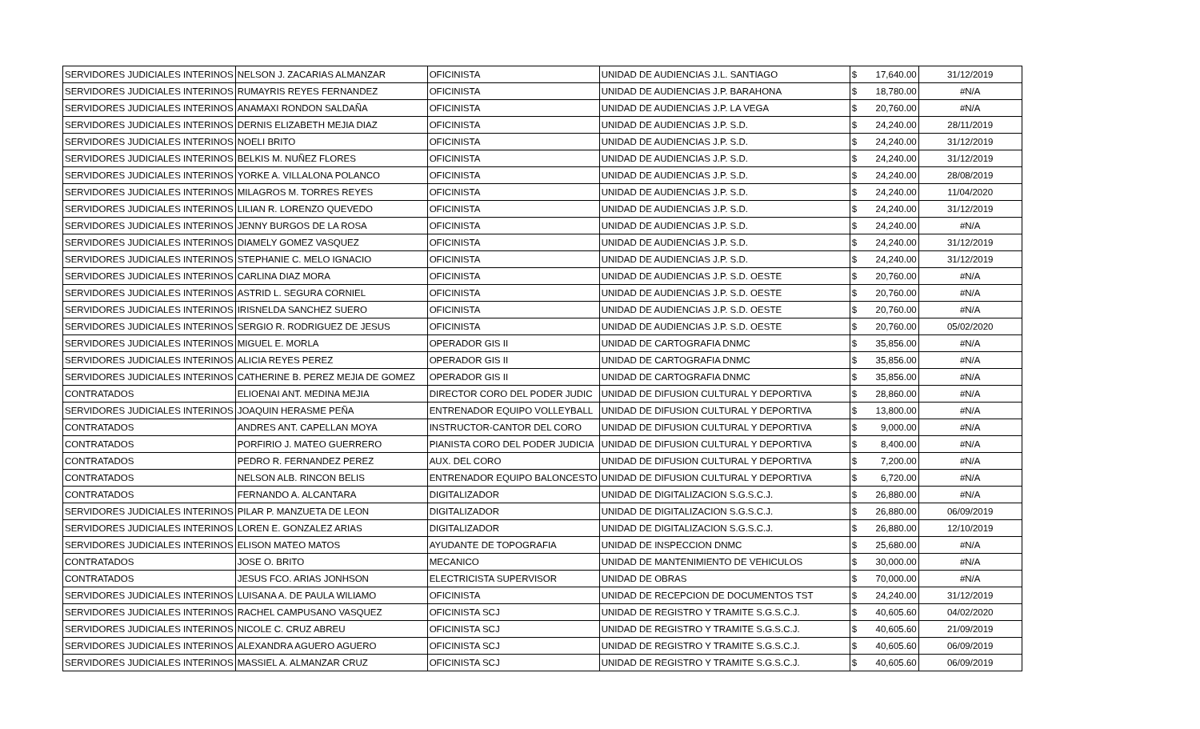| SERVIDORES JUDICIALES INTERINOS | NELSON J. ZACARIAS ALMANZAR | OFICINISTA | UNIDAD DE AUDIENCIAS J.L. SANTIAGO | $ | 17,640.00 | 31/12/2019 |
| SERVIDORES JUDICIALES INTERINOS | RUMAYRIS REYES FERNANDEZ | OFICINISTA | UNIDAD DE AUDIENCIAS J.P. BARAHONA | $ | 18,780.00 | #N/A |
| SERVIDORES JUDICIALES INTERINOS | ANAMAXI RONDON SALDAÑA | OFICINISTA | UNIDAD DE AUDIENCIAS J.P. LA VEGA | $ | 20,760.00 | #N/A |
| SERVIDORES JUDICIALES INTERINOS | DERNIS ELIZABETH MEJIA DIAZ | OFICINISTA | UNIDAD DE AUDIENCIAS J.P. S.D. | $ | 24,240.00 | 28/11/2019 |
| SERVIDORES JUDICIALES INTERINOS | NOELI BRITO | OFICINISTA | UNIDAD DE AUDIENCIAS J.P. S.D. | $ | 24,240.00 | 31/12/2019 |
| SERVIDORES JUDICIALES INTERINOS | BELKIS M. NUÑEZ FLORES | OFICINISTA | UNIDAD DE AUDIENCIAS J.P. S.D. | $ | 24,240.00 | 31/12/2019 |
| SERVIDORES JUDICIALES INTERINOS | YORKE A. VILLALONA POLANCO | OFICINISTA | UNIDAD DE AUDIENCIAS J.P. S.D. | $ | 24,240.00 | 28/08/2019 |
| SERVIDORES JUDICIALES INTERINOS | MILAGROS M. TORRES REYES | OFICINISTA | UNIDAD DE AUDIENCIAS J.P. S.D. | $ | 24,240.00 | 11/04/2020 |
| SERVIDORES JUDICIALES INTERINOS | LILIAN R. LORENZO QUEVEDO | OFICINISTA | UNIDAD DE AUDIENCIAS J.P. S.D. | $ | 24,240.00 | 31/12/2019 |
| SERVIDORES JUDICIALES INTERINOS | JENNY BURGOS DE LA ROSA | OFICINISTA | UNIDAD DE AUDIENCIAS J.P. S.D. | $ | 24,240.00 | #N/A |
| SERVIDORES JUDICIALES INTERINOS | DIAMELY GOMEZ VASQUEZ | OFICINISTA | UNIDAD DE AUDIENCIAS J.P. S.D. | $ | 24,240.00 | 31/12/2019 |
| SERVIDORES JUDICIALES INTERINOS | STEPHANIE C. MELO IGNACIO | OFICINISTA | UNIDAD DE AUDIENCIAS J.P. S.D. | $ | 24,240.00 | 31/12/2019 |
| SERVIDORES JUDICIALES INTERINOS | CARLINA DIAZ MORA | OFICINISTA | UNIDAD DE AUDIENCIAS J.P. S.D. OESTE | $ | 20,760.00 | #N/A |
| SERVIDORES JUDICIALES INTERINOS | ASTRID L. SEGURA CORNIEL | OFICINISTA | UNIDAD DE AUDIENCIAS J.P. S.D. OESTE | $ | 20,760.00 | #N/A |
| SERVIDORES JUDICIALES INTERINOS | IRISNELDA SANCHEZ SUERO | OFICINISTA | UNIDAD DE AUDIENCIAS J.P. S.D. OESTE | $ | 20,760.00 | #N/A |
| SERVIDORES JUDICIALES INTERINOS | SERGIO R. RODRIGUEZ DE JESUS | OFICINISTA | UNIDAD DE AUDIENCIAS J.P. S.D. OESTE | $ | 20,760.00 | 05/02/2020 |
| SERVIDORES JUDICIALES INTERINOS | MIGUEL E. MORLA | OPERADOR GIS II | UNIDAD DE CARTOGRAFIA DNMC | $ | 35,856.00 | #N/A |
| SERVIDORES JUDICIALES INTERINOS | ALICIA REYES PEREZ | OPERADOR GIS II | UNIDAD DE CARTOGRAFIA DNMC | $ | 35,856.00 | #N/A |
| SERVIDORES JUDICIALES INTERINOS | CATHERINE B. PEREZ MEJIA DE GOMEZ | OPERADOR GIS II | UNIDAD DE CARTOGRAFIA DNMC | $ | 35,856.00 | #N/A |
| CONTRATADOS | ELIOENAI ANT. MEDINA MEJIA | DIRECTOR CORO DEL PODER JUDIC | UNIDAD DE DIFUSION CULTURAL Y DEPORTIVA | $ | 28,860.00 | #N/A |
| SERVIDORES JUDICIALES INTERINOS | JOAQUIN HERASME PEÑA | ENTRENADOR EQUIPO VOLLEYBALL | UNIDAD DE DIFUSION CULTURAL Y DEPORTIVA | $ | 13,800.00 | #N/A |
| CONTRATADOS | ANDRES ANT. CAPELLAN MOYA | INSTRUCTOR-CANTOR DEL CORO | UNIDAD DE DIFUSION CULTURAL Y DEPORTIVA | $ | 9,000.00 | #N/A |
| CONTRATADOS | PORFIRIO J. MATEO GUERRERO | PIANISTA CORO DEL PODER JUDICIA | UNIDAD DE DIFUSION CULTURAL Y DEPORTIVA | $ | 8,400.00 | #N/A |
| CONTRATADOS | PEDRO R. FERNANDEZ PEREZ | AUX. DEL CORO | UNIDAD DE DIFUSION CULTURAL Y DEPORTIVA | $ | 7,200.00 | #N/A |
| CONTRATADOS | NELSON ALB. RINCON BELIS | ENTRENADOR EQUIPO BALONCESTO | UNIDAD DE DIFUSION CULTURAL Y DEPORTIVA | $ | 6,720.00 | #N/A |
| CONTRATADOS | FERNANDO A. ALCANTARA | DIGITALIZADOR | UNIDAD DE DIGITALIZACION S.G.S.C.J. | $ | 26,880.00 | #N/A |
| SERVIDORES JUDICIALES INTERINOS | PILAR P. MANZUETA DE LEON | DIGITALIZADOR | UNIDAD DE DIGITALIZACION S.G.S.C.J. | $ | 26,880.00 | 06/09/2019 |
| SERVIDORES JUDICIALES INTERINOS | LOREN E. GONZALEZ ARIAS | DIGITALIZADOR | UNIDAD DE DIGITALIZACION S.G.S.C.J. | $ | 26,880.00 | 12/10/2019 |
| SERVIDORES JUDICIALES INTERINOS | ELISON MATEO MATOS | AYUDANTE DE TOPOGRAFIA | UNIDAD DE INSPECCION DNMC | $ | 25,680.00 | #N/A |
| CONTRATADOS | JOSE O. BRITO | MECANICO | UNIDAD DE MANTENIMIENTO DE VEHICULOS | $ | 30,000.00 | #N/A |
| CONTRATADOS | JESUS FCO. ARIAS JONHSON | ELECTRICISTA SUPERVISOR | UNIDAD DE OBRAS | $ | 70,000.00 | #N/A |
| SERVIDORES JUDICIALES INTERINOS | LUISANA A. DE PAULA WILIAMO | OFICINISTA | UNIDAD DE RECEPCION DE DOCUMENTOS TST | $ | 24,240.00 | 31/12/2019 |
| SERVIDORES JUDICIALES INTERINOS | RACHEL CAMPUSANO VASQUEZ | OFICINISTA SCJ | UNIDAD DE REGISTRO Y TRAMITE S.G.S.C.J. | $ | 40,605.60 | 04/02/2020 |
| SERVIDORES JUDICIALES INTERINOS | NICOLE C. CRUZ ABREU | OFICINISTA SCJ | UNIDAD DE REGISTRO Y TRAMITE S.G.S.C.J. | $ | 40,605.60 | 21/09/2019 |
| SERVIDORES JUDICIALES INTERINOS | ALEXANDRA AGUERO AGUERO | OFICINISTA SCJ | UNIDAD DE REGISTRO Y TRAMITE S.G.S.C.J. | $ | 40,605.60 | 06/09/2019 |
| SERVIDORES JUDICIALES INTERINOS | MASSIEL A. ALMANZAR CRUZ | OFICINISTA SCJ | UNIDAD DE REGISTRO Y TRAMITE S.G.S.C.J. | $ | 40,605.60 | 06/09/2019 |